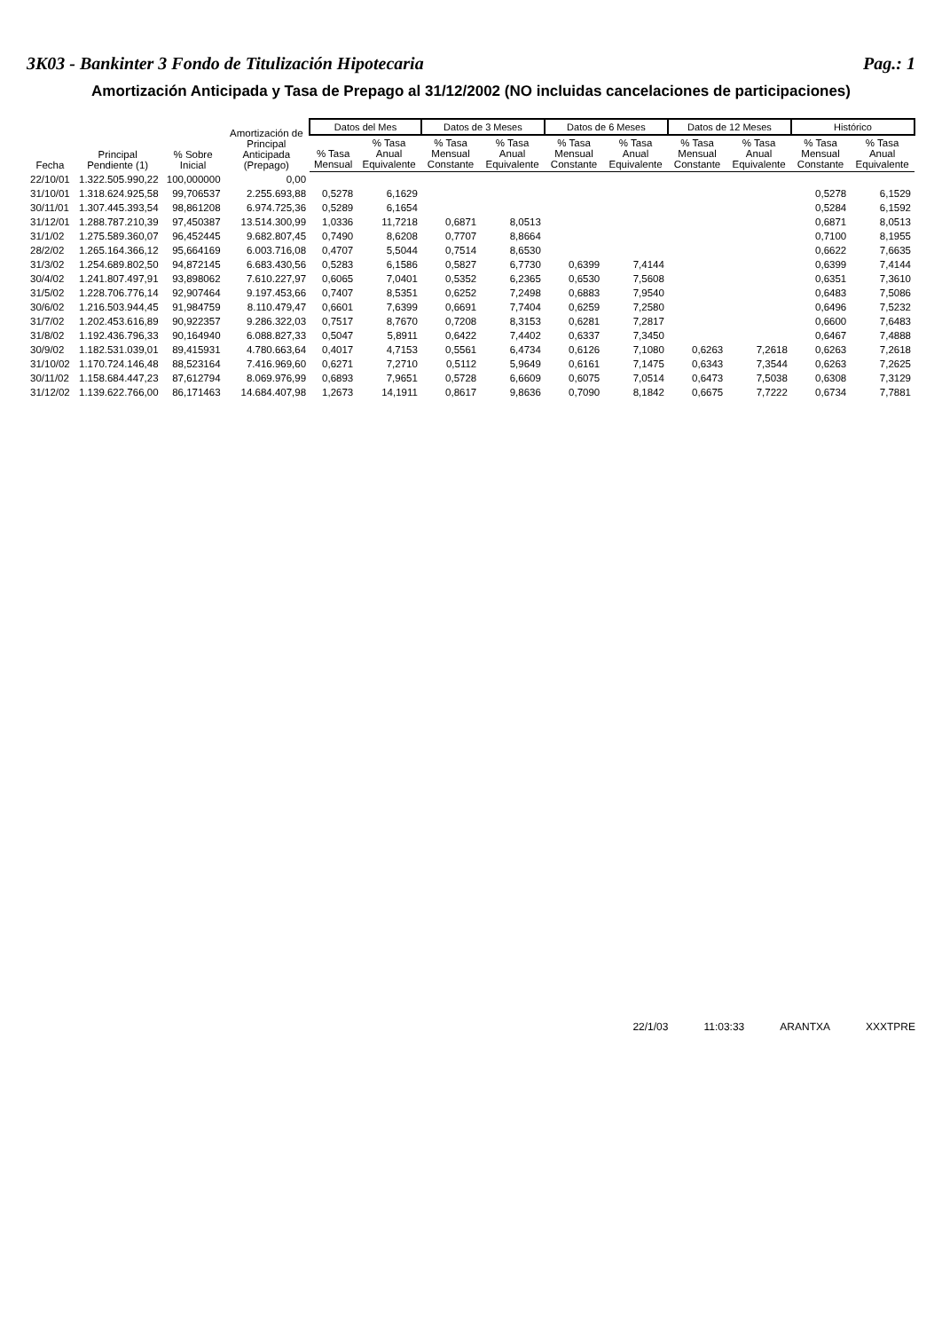3K03 - Bankinter 3 Fondo de Titulización Hipotecaria Pag.: 1
Amortización Anticipada y Tasa de Prepago al 31/12/2002 (NO incluidas cancelaciones de participaciones)
| Fecha | Principal Pendiente (1) | % Sobre Inicial | Amortización de Principal Anticipada (Prepago) | Datos del Mes | | Datos de 3 Meses | | Datos de 6 Meses | | Datos de 12 Meses | | Histórico | |
| --- | --- | --- | --- | --- | --- | --- | --- | --- | --- | --- | --- | --- | --- |
| | | | | % Tasa Mensual | % Tasa Anual Equivalente | % Tasa Mensual Constante | % Tasa Anual Equivalente | % Tasa Mensual Constante | % Tasa Anual Equivalente | % Tasa Mensual Constante | % Tasa Anual Equivalente | % Tasa Mensual Constante | % Tasa Anual Equivalente |
| 22/10/01 | 1.322.505.990,22 | 100,000000 | 0,00 | | | | | | | | | | |
| 31/10/01 | 1.318.624.925,58 | 99,706537 | 2.255.693,88 | 0,5278 | 6,1629 | | | | | | | 0,5278 | 6,1529 |
| 30/11/01 | 1.307.445.393,54 | 98,861208 | 6.974.725,36 | 0,5289 | 6,1654 | | | | | | | 0,5284 | 6,1592 |
| 31/12/01 | 1.288.787.210,39 | 97,450387 | 13.514.300,99 | 1,0336 | 11,7218 | 0,6871 | 8,0513 | | | | | 0,6871 | 8,0513 |
| 31/1/02 | 1.275.589.360,07 | 96,452445 | 9.682.807,45 | 0,7490 | 8,6208 | 0,7707 | 8,8664 | | | | | 0,7100 | 8,1955 |
| 28/2/02 | 1.265.164.366,12 | 95,664169 | 6.003.716,08 | 0,4707 | 5,5044 | 0,7514 | 8,6530 | | | | | 0,6622 | 7,6635 |
| 31/3/02 | 1.254.689.802,50 | 94,872145 | 6.683.430,56 | 0,5283 | 6,1586 | 0,5827 | 6,7730 | 0,6399 | 7,4144 | | | 0,6399 | 7,4144 |
| 30/4/02 | 1.241.807.497,91 | 93,898062 | 7.610.227,97 | 0,6065 | 7,0401 | 0,5352 | 6,2365 | 0,6530 | 7,5608 | | | 0,6351 | 7,3610 |
| 31/5/02 | 1.228.706.776,14 | 92,907464 | 9.197.453,66 | 0,7407 | 8,5351 | 0,6252 | 7,2498 | 0,6883 | 7,9540 | | | 0,6483 | 7,5086 |
| 30/6/02 | 1.216.503.944,45 | 91,984759 | 8.110.479,47 | 0,6601 | 7,6399 | 0,6691 | 7,7404 | 0,6259 | 7,2580 | | | 0,6496 | 7,5232 |
| 31/7/02 | 1.202.453.616,89 | 90,922357 | 9.286.322,03 | 0,7517 | 8,7670 | 0,7208 | 8,3153 | 0,6281 | 7,2817 | | | 0,6600 | 7,6483 |
| 31/8/02 | 1.192.436.796,33 | 90,164940 | 6.088.827,33 | 0,5047 | 5,8911 | 0,6422 | 7,4402 | 0,6337 | 7,3450 | | | 0,6467 | 7,4888 |
| 30/9/02 | 1.182.531.039,01 | 89,415931 | 4.780.663,64 | 0,4017 | 4,7153 | 0,5561 | 6,4734 | 0,6126 | 7,1080 | 0,6263 | 7,2618 | 0,6263 | 7,2618 |
| 31/10/02 | 1.170.724.146,48 | 88,523164 | 7.416.969,60 | 0,6271 | 7,2710 | 0,5112 | 5,9649 | 0,6161 | 7,1475 | 0,6343 | 7,3544 | 0,6263 | 7,2625 |
| 30/11/02 | 1.158.684.447,23 | 87,612794 | 8.069.976,99 | 0,6893 | 7,9651 | 0,5728 | 6,6609 | 0,6075 | 7,0514 | 0,6473 | 7,5038 | 0,6308 | 7,3129 |
| 31/12/02 | 1.139.622.766,00 | 86,171463 | 14.684.407,98 | 1,2673 | 14,1911 | 0,8617 | 9,8636 | 0,7090 | 8,1842 | 0,6675 | 7,7222 | 0,6734 | 7,7881 |
22/1/03 11:03:33 ARANTXA XXXTPRE